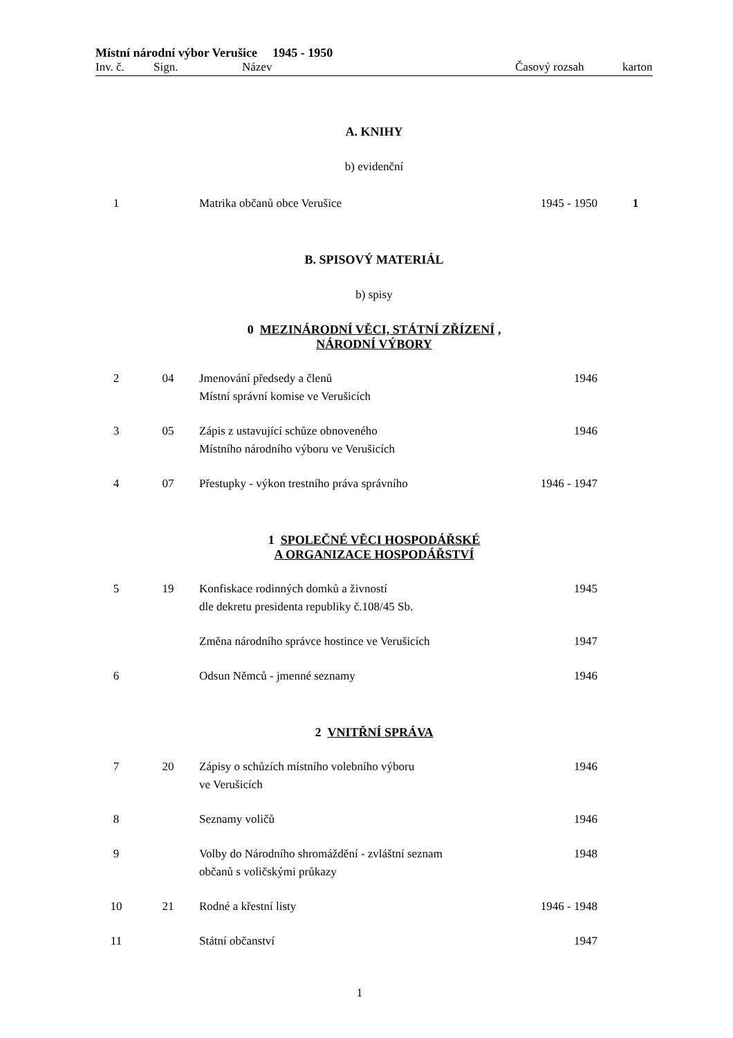Místní národní výbor Verušice 1945 - 1950
Inv. č. Sign. Název Časový rozsah karton
A. KNIHY
b) evidenční
| 1 | | Matrika občanů obce Verušice | 1945 - 1950 | 1 |
B. SPISOVÝ MATERIÁL
b) spisy
0 MEZINÁRODNÍ VĚCI, STÁTNÍ ZŘÍZENÍ ,
NÁRODNÍ VÝBORY
| 2 | 04 | Jmenování předsedy a členů Místní správní komise ve Verušicích | 1946 | |
| 3 | 05 | Zápis z ustavující schůze obnoveného Místního národního výboru ve Verušicích | 1946 | |
| 4 | 07 | Přestupky - výkon trestního práva správního | 1946 - 1947 | |
1 SPOLEČNÉ VĚCI HOSPODÁŘSKÉ
A ORGANIZACE HOSPODÁŘSTVÍ
| 5 | 19 | Konfiskace rodinných domků a živností dle dekretu presidenta republiky č.108/45 Sb. | 1945 | |
| | | Změna národního správce hostince ve Verušicích | 1947 | |
| 6 | | Odsun Němců - jmenné seznamy | 1946 | |
2 VNITŘNÍ SPRÁVA
| 7 | 20 | Zápisy o schůzích místního volebního výboru ve Verušicích | 1946 | |
| 8 | | Seznamy voličů | 1946 | |
| 9 | | Volby do Národního shromáždění - zvláštní seznam občanů s voličskými průkazy | 1948 | |
| 10 | 21 | Rodné a křestní listy | 1946 - 1948 | |
| 11 | | Státní občanství | 1947 | |
1